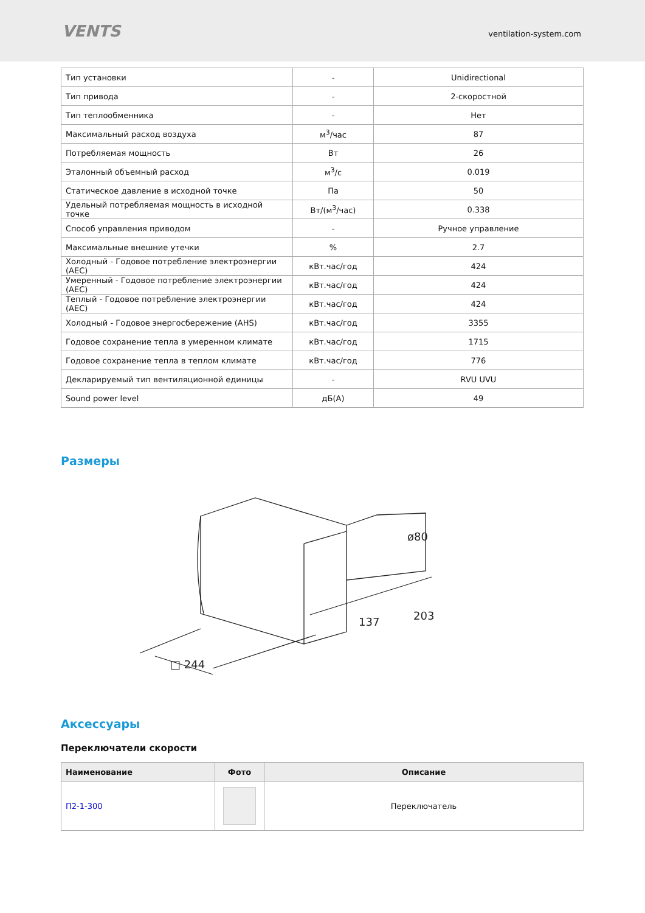VENTS
ventilation-system.com
| Тип установки | - | Unidirectional |
| Тип привода | - | 2-скоростной |
| Тип теплообменника | - | Нет |
| Максимальный расход воздуха | м<sup>3</sup>/час | 87 |
| Потребляемая мощность | Вт | 26 |
| Эталонный объемный расход | м<sup>3</sup>/с | 0.019 |
| Статическое давление в исходной точке | Па | 50 |
| Удельный потребляемая мощность в исходной точке | Вт/(м<sup>3</sup>/час) | 0.338 |
| Способ управления приводом | - | Ручное управление |
| Максимальные внешние утечки | % | 2.7 |
| Холодный - Годовое потребление электроэнергии (AEC) | кВт.час/год | 424 |
| Умеренный - Годовое потребление электроэнергии (AEC) | кВт.час/год | 424 |
| Теплый - Годовое потребление электроэнергии (AEC) | кВт.час/год | 424 |
| Холодный - Годовое энергосбережение (AHS) | кВт.час/год | 3355 |
| Годовое сохранение тепла в умеренном климате | кВт.час/год | 1715 |
| Годовое сохранение тепла в теплом климате | кВт.час/год | 776 |
| Декларируемый тип вентиляционной единицы | - | RVU UVU |
| Sound power level | дБ(А) | 49 |
Размеры
□ 244
137
203
ø80
Аксессуары
Переключатели скорости
| Наименование | Фото | Описание |
| --- | --- | --- |
| П2-1-300 | | Переключатель |